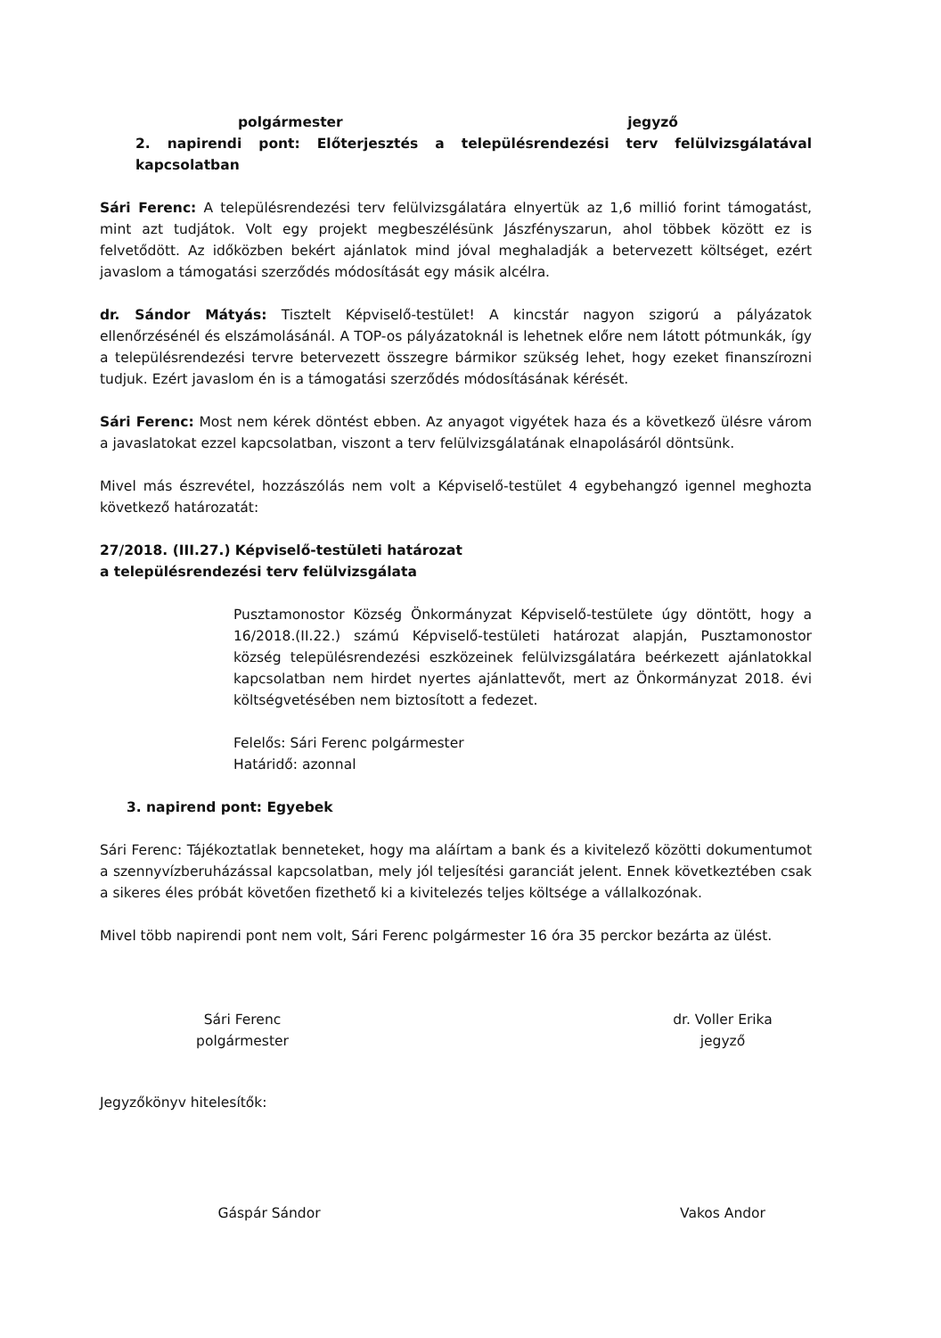polgármester jegyző
2. napirendi pont: Előterjesztés a településrendezési terv felülvizsgálatával kapcsolatban
Sári Ferenc: A településrendezési terv felülvizsgálatára elnyertük az 1,6 millió forint támogatást, mint azt tudjátok. Volt egy projekt megbeszélésünk Jászfényszarun, ahol többek között ez is felvetődött. Az időközben bekért ajánlatok mind jóval meghaladják a betervezett költséget, ezért javaslom a támogatási szerződés módosítását egy másik alcélra.
dr. Sándor Mátyás: Tisztelt Képviselő-testület! A kincstár nagyon szigorú a pályázatok ellenőrzésénél és elszámolásánál. A TOP-os pályázatoknál is lehetnek előre nem látott pótmunkák, így a településrendezési tervre betervezett összegre bármikor szükség lehet, hogy ezeket finanszírozni tudjuk. Ezért javaslom én is a támogatási szerződés módosításának kérését.
Sári Ferenc: Most nem kérek döntést ebben. Az anyagot vigyétek haza és a következő ülésre várom a javaslatokat ezzel kapcsolatban, viszont a terv felülvizsgálatának elnapolásáról döntsünk.
Mivel más észrevétel, hozzászólás nem volt a Képviselő-testület 4 egybehangzó igennel meghozta következő határozatát:
27/2018. (III.27.) Képviselő-testületi határozat
a településrendezési terv felülvizsgálata
Pusztamonostor Község Önkormányzat Képviselő-testülete úgy döntött, hogy a 16/2018.(II.22.) számú Képviselő-testületi határozat alapján, Pusztamonostor község településrendezési eszközeinek felülvizsgálatára beérkezett ajánlatokkal kapcsolatban nem hirdet nyertes ajánlattevőt, mert az Önkormányzat 2018. évi költségvetésében nem biztosított a fedezet.
Felelős: Sári Ferenc polgármester
Határidő: azonnal
3. napirend pont: Egyebek
Sári Ferenc: Tájékoztatlak benneteket, hogy ma aláírtam a bank és a kivitelező közötti dokumentumot a szennyvízberuházással kapcsolatban, mely jól teljesítési garanciát jelent. Ennek következtében csak a sikeres éles próbát követően fizethető ki a kivitelezés teljes költsége a vállalkozónak.
Mivel több napirendi pont nem volt, Sári Ferenc polgármester 16 óra 35 perckor bezárta az ülést.
Sári Ferenc
polgármester
dr. Voller Erika
jegyző
Jegyzőkönyv hitelesítők:
Gáspár Sándor Vakos Andor